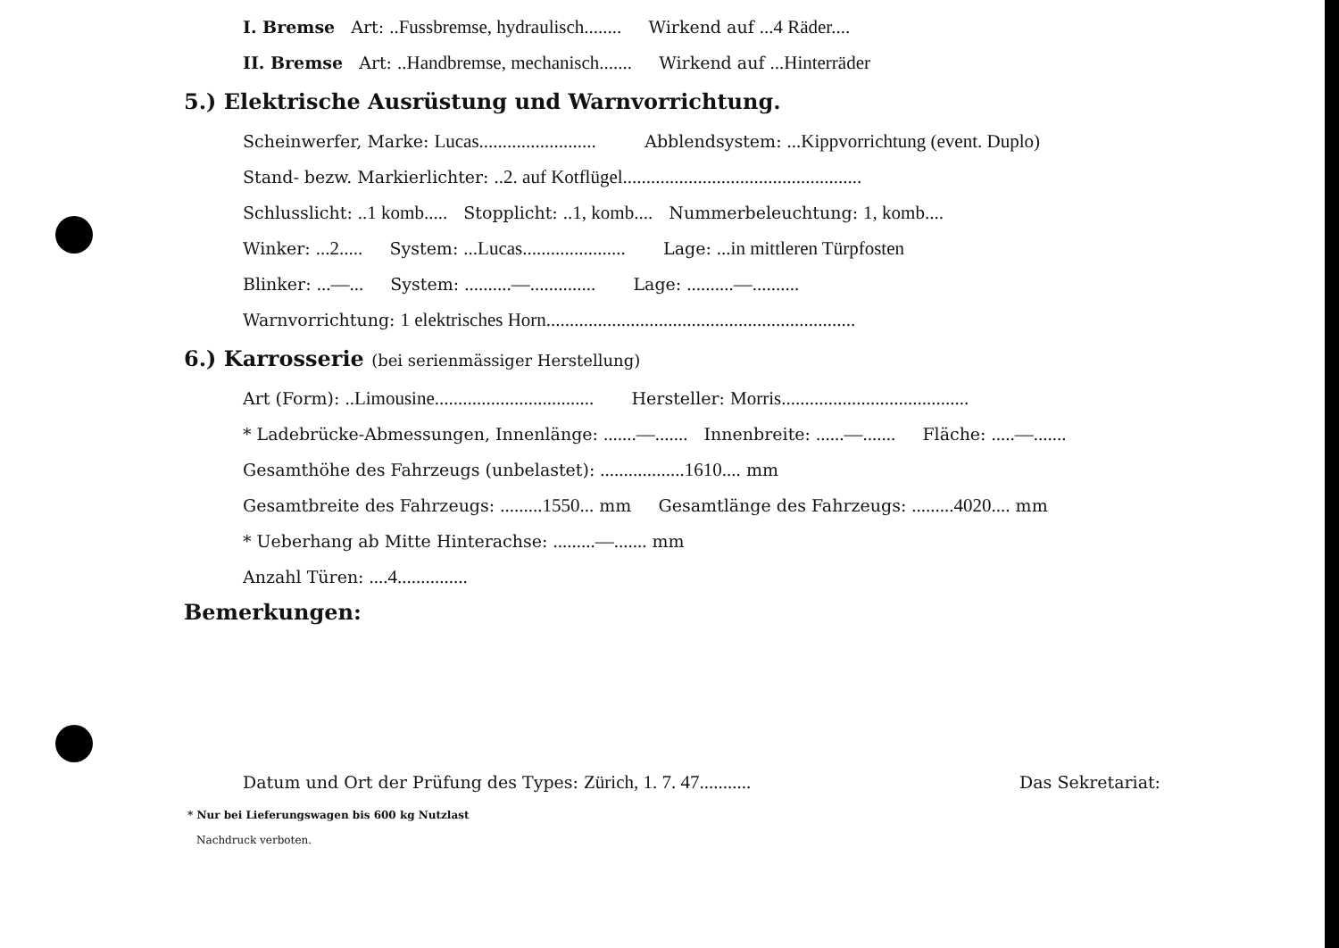I. Bremse Art: ..Fussbremse, hydraulisch........ Wirkend auf ...4 Räder....
II. Bremse Art: ..Handbremse, mechanisch....... Wirkend auf ...Hinterräder
5.) Elektrische Ausrüstung und Warnvorrichtung.
Scheinwerfer, Marke: Lucas......................... Abblendsystem: ...Kippvorrichtung (event. Duplo)
Stand- bezw. Markierlichter: ..2. auf Kotflügel...................................................
Schlusslicht: ..1 komb..... Stopplicht: ..1, komb.... Nummerbeleuchtung: 1, komb....
Winker: ...2..... System: ...Lucas...................... Lage: ...in mittleren Türpfosten
Blinker: ...—... System: ..........—.............. Lage: ..........—..........
Warnvorrichtung: 1 elektrisches Horn..................................................................
6.) Karrosserie (bei serienmässiger Herstellung)
Art (Form): ..Limousine.................................. Hersteller: Morris........................................
* Ladebrücke-Abmessungen, Innenlänge: .......—....... Innenbreite: ......—....... Fläche: .....—.......
Gesamthöhe des Fahrzeugs (unbelastet): ..................1610.... mm
Gesamtbreite des Fahrzeugs: .........1550... mm Gesamtlänge des Fahrzeugs: .........4020.... mm
* Ueberhang ab Mitte Hinterachse: .........—....... mm
Anzahl Türen: ....4...............
Bemerkungen:
Datum und Ort der Prüfung des Types: Zürich, 1. 7. 47........... Das Sekretariat:
* Nur bei Lieferungswagen bis 600 kg Nutzlast
Nachdruck verboten.